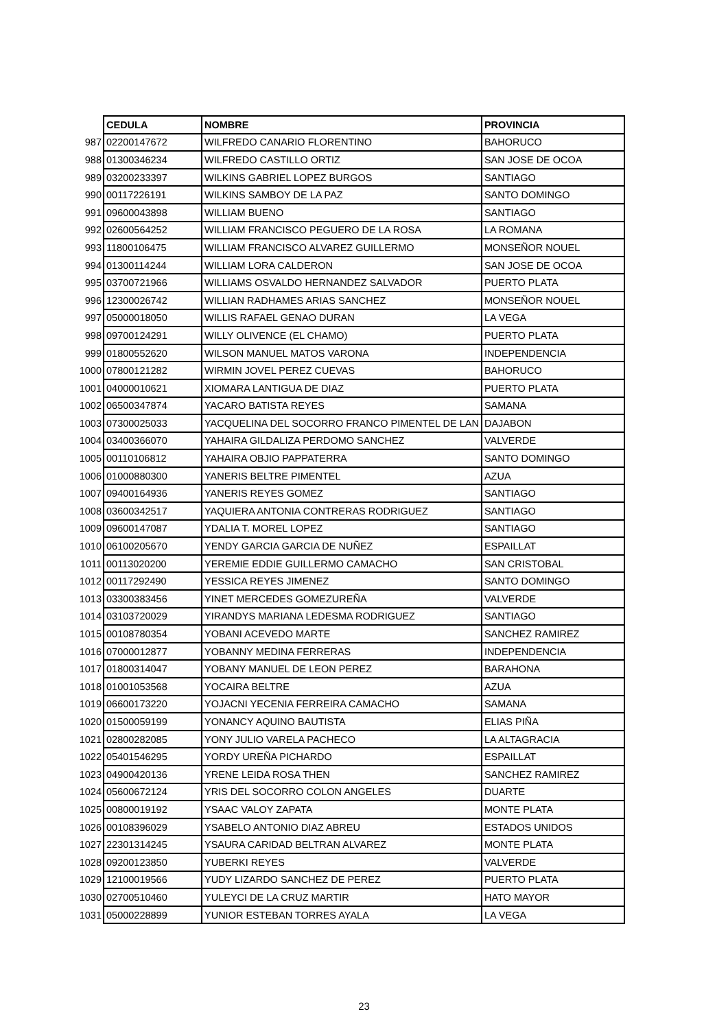| | CEDULA | NOMBRE | PROVINCIA |
| 987 | 02200147672 | WILFREDO CANARIO FLORENTINO | BAHORUCO |
| 988 | 01300346234 | WILFREDO CASTILLO ORTIZ | SAN JOSE DE OCOA |
| 989 | 03200233397 | WILKINS GABRIEL LOPEZ BURGOS | SANTIAGO |
| 990 | 00117226191 | WILKINS SAMBOY DE LA PAZ | SANTO DOMINGO |
| 991 | 09600043898 | WILLIAM BUENO | SANTIAGO |
| 992 | 02600564252 | WILLIAM FRANCISCO PEGUERO DE LA ROSA | LA ROMANA |
| 993 | 11800106475 | WILLIAM FRANCISCO ALVAREZ GUILLERMO | MONSEÑOR NOUEL |
| 994 | 01300114244 | WILLIAM LORA CALDERON | SAN JOSE DE OCOA |
| 995 | 03700721966 | WILLIAMS OSVALDO HERNANDEZ SALVADOR | PUERTO PLATA |
| 996 | 12300026742 | WILLIAN RADHAMES ARIAS SANCHEZ | MONSEÑOR NOUEL |
| 997 | 05000018050 | WILLIS RAFAEL GENAO DURAN | LA VEGA |
| 998 | 09700124291 | WILLY OLIVENCE (EL CHAMO) | PUERTO PLATA |
| 999 | 01800552620 | WILSON MANUEL MATOS VARONA | INDEPENDENCIA |
| 1000 | 07800121282 | WIRMIN JOVEL PEREZ CUEVAS | BAHORUCO |
| 1001 | 04000010621 | XIOMARA LANTIGUA DE DIAZ | PUERTO PLATA |
| 1002 | 06500347874 | YACARO BATISTA REYES | SAMANA |
| 1003 | 07300025033 | YACQUELINA DEL SOCORRO FRANCO PIMENTEL DE LAN | DAJABON |
| 1004 | 03400366070 | YAHAIRA GILDALIZA PERDOMO SANCHEZ | VALVERDE |
| 1005 | 00110106812 | YAHAIRA OBJIO PAPPATERRA | SANTO DOMINGO |
| 1006 | 01000880300 | YANERIS BELTRE PIMENTEL | AZUA |
| 1007 | 09400164936 | YANERIS REYES GOMEZ | SANTIAGO |
| 1008 | 03600342517 | YAQUIERA ANTONIA CONTRERAS RODRIGUEZ | SANTIAGO |
| 1009 | 09600147087 | YDALIA T. MOREL LOPEZ | SANTIAGO |
| 1010 | 06100205670 | YENDY GARCIA GARCIA DE NUÑEZ | ESPAILLAT |
| 1011 | 00113020200 | YEREMIE EDDIE GUILLERMO CAMACHO | SAN CRISTOBAL |
| 1012 | 00117292490 | YESSICA REYES JIMENEZ | SANTO DOMINGO |
| 1013 | 03300383456 | YINET MERCEDES GOMEZUREÑA | VALVERDE |
| 1014 | 03103720029 | YIRANDYS MARIANA LEDESMA RODRIGUEZ | SANTIAGO |
| 1015 | 00108780354 | YOBANI ACEVEDO MARTE | SANCHEZ RAMIREZ |
| 1016 | 07000012877 | YOBANNY MEDINA FERRERAS | INDEPENDENCIA |
| 1017 | 01800314047 | YOBANY MANUEL DE LEON PEREZ | BARAHONA |
| 1018 | 01001053568 | YOCAIRA BELTRE | AZUA |
| 1019 | 06600173220 | YOJACNI YECENIA FERREIRA CAMACHO | SAMANA |
| 1020 | 01500059199 | YONANCY AQUINO BAUTISTA | ELIAS PIÑA |
| 1021 | 02800282085 | YONY JULIO VARELA PACHECO | LA ALTAGRACIA |
| 1022 | 05401546295 | YORDY UREÑA PICHARDO | ESPAILLAT |
| 1023 | 04900420136 | YRENE LEIDA ROSA THEN | SANCHEZ RAMIREZ |
| 1024 | 05600672124 | YRIS DEL SOCORRO COLON ANGELES | DUARTE |
| 1025 | 00800019192 | YSAAC VALOY ZAPATA | MONTE PLATA |
| 1026 | 00108396029 | YSABELO ANTONIO DIAZ ABREU | ESTADOS UNIDOS |
| 1027 | 22301314245 | YSAURA CARIDAD BELTRAN ALVAREZ | MONTE PLATA |
| 1028 | 09200123850 | YUBERKI REYES | VALVERDE |
| 1029 | 12100019566 | YUDY LIZARDO SANCHEZ DE PEREZ | PUERTO PLATA |
| 1030 | 02700510460 | YULEYCI DE LA CRUZ MARTIR | HATO MAYOR |
| 1031 | 05000228899 | YUNIOR ESTEBAN TORRES AYALA | LA VEGA |
23